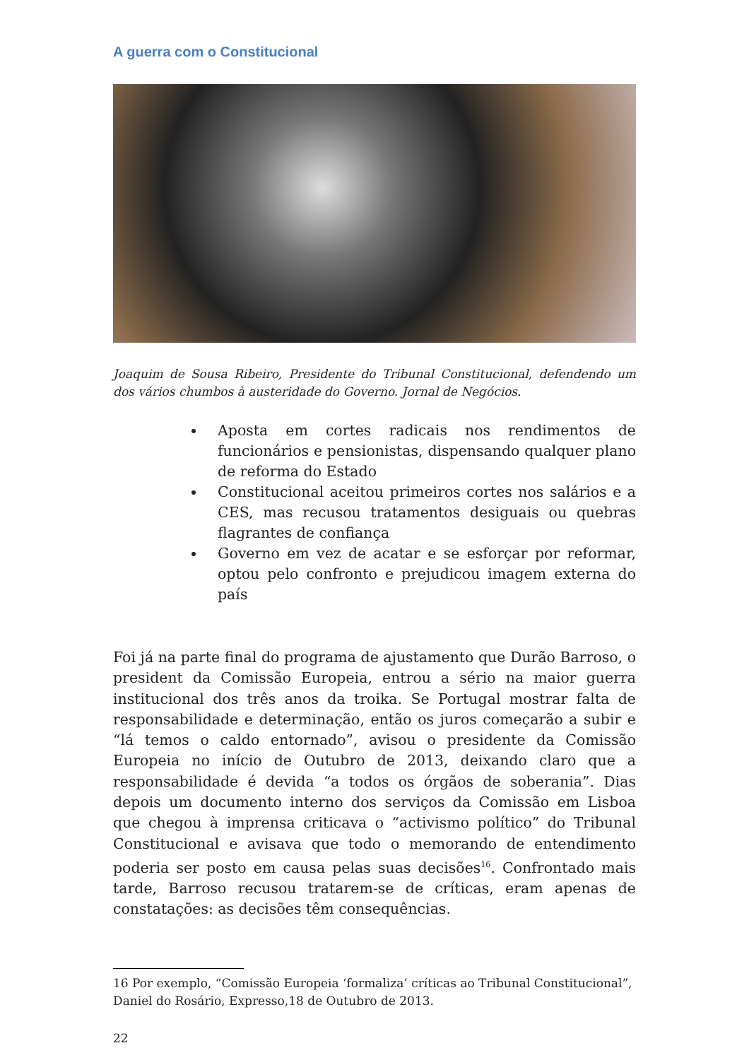A guerra com o Constitucional
Joaquim de Sousa Ribeiro, Presidente do Tribunal Constitucional, defendendo um dos vários chumbos à austeridade do Governo. Jornal de Negócios.
Aposta em cortes radicais nos rendimentos de funcionários e pensionistas, dispensando qualquer plano de reforma do Estado
Constitucional aceitou primeiros cortes nos salários e a CES, mas recusou tratamentos desiguais ou quebras flagrantes de confiança
Governo em vez de acatar e se esforçar por reformar, optou pelo confronto e prejudicou imagem externa do país
Foi já na parte final do programa de ajustamento que Durão Barroso, o president da Comissão Europeia, entrou a sério na maior guerra institucional dos três anos da troika. Se Portugal mostrar falta de responsabilidade e determinação, então os juros começarão a subir e “lá temos o caldo entornado”, avisou o presidente da Comissão Europeia no início de Outubro de 2013, deixando claro que a responsabilidade é devida “a todos os órgãos de soberania”. Dias depois um documento interno dos serviços da Comissão em Lisboa que chegou à imprensa criticava o “activismo político” do Tribunal Constitucional e avisava que todo o memorando de entendimento poderia ser posto em causa pelas suas decisões<sup>16</sup>. Confrontado mais tarde, Barroso recusou tratarem-se de críticas, eram apenas de constatações: as decisões têm consequências.
16 Por exemplo, “Comissão Europeia ‘formaliza’ críticas ao Tribunal Constitucional”, Daniel do Rosário, Expresso,18 de Outubro de 2013.
22